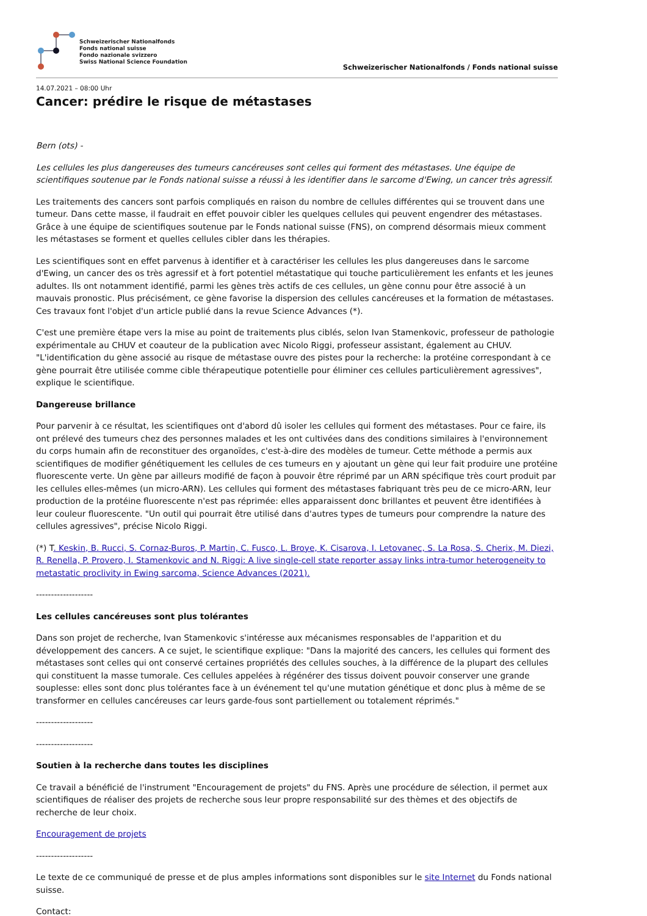Schweizerischer Nationalfonds
Fonds national suisse
Fondo nazionale svizzero
Swiss National Science Foundation
Schweizerischer Nationalfonds / Fonds national suisse
14.07.2021 – 08:00 Uhr
Cancer: prédire le risque de métastases
Bern (ots) -
Les cellules les plus dangereuses des tumeurs cancéreuses sont celles qui forment des métastases. Une équipe de scientifiques soutenue par le Fonds national suisse a réussi à les identifier dans le sarcome d'Ewing, un cancer très agressif.
Les traitements des cancers sont parfois compliqués en raison du nombre de cellules différentes qui se trouvent dans une tumeur. Dans cette masse, il faudrait en effet pouvoir cibler les quelques cellules qui peuvent engendrer des métastases. Grâce à une équipe de scientifiques soutenue par le Fonds national suisse (FNS), on comprend désormais mieux comment les métastases se forment et quelles cellules cibler dans les thérapies.
Les scientifiques sont en effet parvenus à identifier et à caractériser les cellules les plus dangereuses dans le sarcome d'Ewing, un cancer des os très agressif et à fort potentiel métastatique qui touche particulièrement les enfants et les jeunes adultes. Ils ont notamment identifié, parmi les gènes très actifs de ces cellules, un gène connu pour être associé à un mauvais pronostic. Plus précisément, ce gène favorise la dispersion des cellules cancéreuses et la formation de métastases. Ces travaux font l'objet d'un article publié dans la revue Science Advances (*).
C'est une première étape vers la mise au point de traitements plus ciblés, selon Ivan Stamenkovic, professeur de pathologie expérimentale au CHUV et coauteur de la publication avec Nicolo Riggi, professeur assistant, également au CHUV. "L'identification du gène associé au risque de métastase ouvre des pistes pour la recherche: la protéine correspondant à ce gène pourrait être utilisée comme cible thérapeutique potentielle pour éliminer ces cellules particulièrement agressives", explique le scientifique.
Dangereuse brillance
Pour parvenir à ce résultat, les scientifiques ont d'abord dû isoler les cellules qui forment des métastases. Pour ce faire, ils ont prélevé des tumeurs chez des personnes malades et les ont cultivées dans des conditions similaires à l'environnement du corps humain afin de reconstituer des organoïdes, c'est-à-dire des modèles de tumeur. Cette méthode a permis aux scientifiques de modifier génétiquement les cellules de ces tumeurs en y ajoutant un gène qui leur fait produire une protéine fluorescente verte. Un gène par ailleurs modifié de façon à pouvoir être réprimé par un ARN spécifique très court produit par les cellules elles-mêmes (un micro-ARN). Les cellules qui forment des métastases fabriquant très peu de ce micro-ARN, leur production de la protéine fluorescente n'est pas réprimée: elles apparaissent donc brillantes et peuvent être identifiées à leur couleur fluorescente. "Un outil qui pourrait être utilisé dans d'autres types de tumeurs pour comprendre la nature des cellules agressives", précise Nicolo Riggi.
(*) T. Keskin, B. Rucci, S. Cornaz-Buros, P. Martin, C. Fusco, L. Broye, K. Cisarova, I. Letovanec, S. La Rosa, S. Cherix, M. Diezi, R. Renella, P. Provero, I. Stamenkovic and N. Riggi: A live single-cell state reporter assay links intra-tumor heterogeneity to metastatic proclivity in Ewing sarcoma, Science Advances (2021).
-------------------
Les cellules cancéreuses sont plus tolérantes
Dans son projet de recherche, Ivan Stamenkovic s'intéresse aux mécanismes responsables de l'apparition et du développement des cancers. A ce sujet, le scientifique explique: "Dans la majorité des cancers, les cellules qui forment des métastases sont celles qui ont conservé certaines propriétés des cellules souches, à la différence de la plupart des cellules qui constituent la masse tumorale. Ces cellules appelées à régénérer des tissus doivent pouvoir conserver une grande souplesse: elles sont donc plus tolérantes face à un événement tel qu'une mutation génétique et donc plus à même de se transformer en cellules cancéreuses car leurs garde-fous sont partiellement ou totalement réprimés."
-------------------
-------------------
Soutien à la recherche dans toutes les disciplines
Ce travail a bénéficié de l'instrument "Encouragement de projets" du FNS. Après une procédure de sélection, il permet aux scientifiques de réaliser des projets de recherche sous leur propre responsabilité sur des thèmes et des objectifs de recherche de leur choix.
Encouragement de projets
-------------------
Le texte de ce communiqué de presse et de plus amples informations sont disponibles sur le site Internet du Fonds national suisse.
Contact: